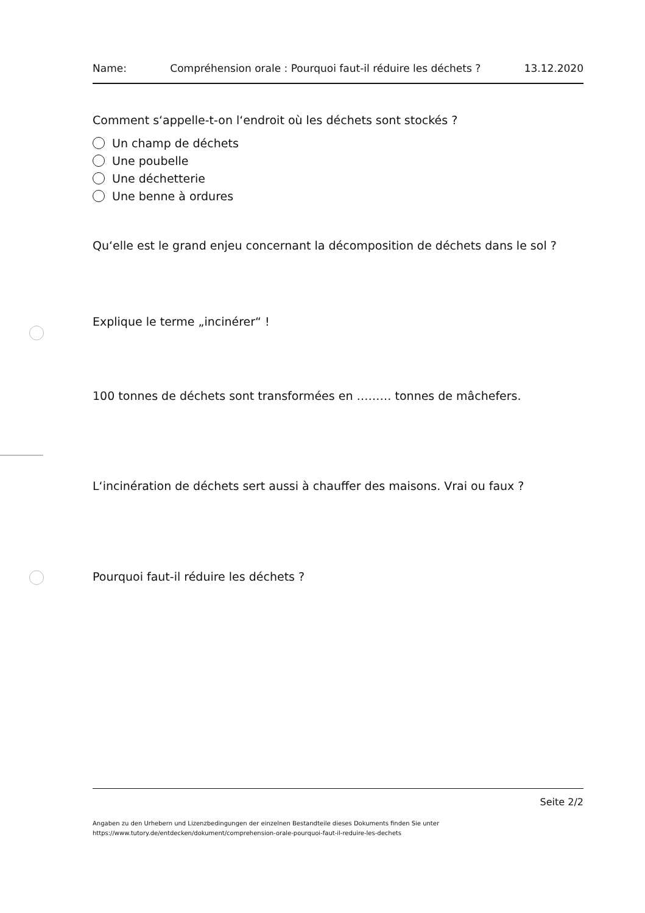Name: Compréhension orale : Pourquoi faut-il réduire les déchets ? 13.12.2020
Comment s‘appelle-t-on l‘endroit où les déchets sont stockés ?
Un champ de déchets
Une poubelle
Une déchetterie
Une benne à ordures
Qu‘elle est le grand enjeu concernant la décomposition de déchets dans le sol ?
Explique le terme „incinérer“ !
100 tonnes de déchets sont transformées en ……… tonnes de mâchefers.
L‘incinération de déchets sert aussi à chauffer des maisons. Vrai ou faux ?
Pourquoi faut-il réduire les déchets ?
Seite 2/2
Angaben zu den Urhebern und Lizenzbedingungen der einzelnen Bestandteile dieses Dokuments finden Sie unter
https://www.tutory.de/entdecken/dokument/comprehension-orale-pourquoi-faut-il-reduire-les-dechets